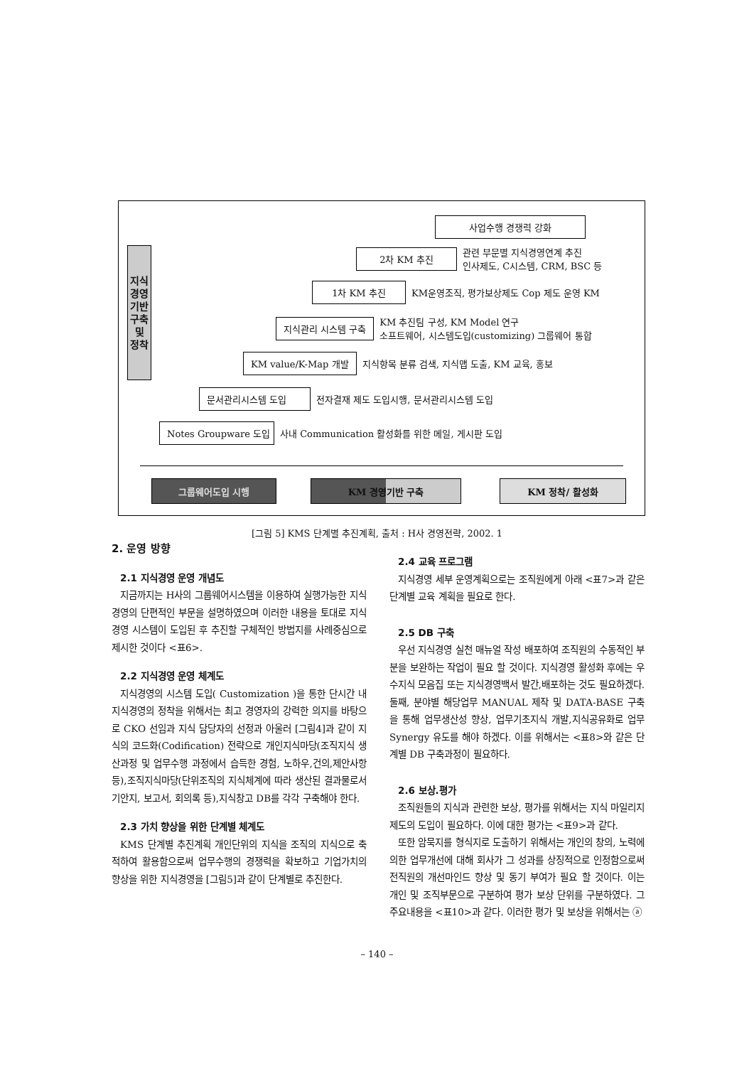지식
경영
기반
구축
및
정착
사업수행 경쟁력 강화
2차 KM 추진 관련 부문별 지식경영연계 추진
인사제도, C시스템, CRM, BSC 등
1차 KM 추진 KM운영조직, 평가보상제도 Cop 제도 운영 KM
지식관리 시스템 구축 KM 추진팀 구성, KM Model 연구
소프트웨어, 시스템도입(customizing) 그룹웨어 통합
KM value/K-Map 개발 지식항목 분류 검색, 지식맵 도출, KM 교육, 홍보
문서관리시스템 도입 전자결재 제도 도입시행, 문서관리시스템 도입
Notes Groupware 도입 사내 Communication 활성화를 위한 메일, 게시판 도입
그룹웨어도입 시행 KM 경영기반 구축 KM 정착/ 활성화
[그림 5] KMS 단계별 추진계획, 출처 : H사 경영전략, 2002. 1
2. 운영 방향
2.1 지식경영 운영 개념도
지금까지는 H사의 그룹웨어시스템을 이용하여 실행가능한 지식경영의 단편적인 부문을 설명하였으며 이러한 내용을 토대로 지식경영 시스템이 도입된 후 추진할 구체적인 방법지를 사례중심으로 제시한 것이다 <표6>.
2.2 지식경영 운영 체계도
지식경영의 시스템 도입( Customization )을 통한 단시간 내 지식경영의 정착을 위해서는 최고 경영자의 강력한 의지를 바탕으로 CKO 선임과 지식 담당자의 선정과 아울러 [그림4]과 같이 지식의 코드화(Codification) 전략으로 개인지식마당(조직지식 생산과정 및 업무수행 과정에서 습득한 경험, 노하우,건의,제안사항 등),조직지식마당(단위조직의 지식체계에 따라 생산된 결과물로서 기안지, 보고서, 회의록 등),지식창고 DB를 각각 구축해야 한다.
2.3 가치 향상을 위한 단계별 체계도
KMS 단계별 추진계획 개인단위의 지식을 조직의 지식으로 축적하여 활용함으로써 업무수행의 경쟁력을 확보하고 기업가치의 향상을 위한 지식경영을 [그림5]과 같이 단계별로 추진한다.
2.4 교육 프로그램
지식경영 세부 운영계획으로는 조직원에게 아래 <표7>과 같은 단계별 교육 계획을 필요로 한다.
2.5 DB 구축
우선 지식경영 실천 매뉴얼 작성 배포하여 조직원의 수동적인 부분을 보완하는 작업이 필요 할 것이다. 지식경영 활성화 후에는 우수지식 모음집 또는 지식경영백서 발간,배포하는 것도 필요하겠다. 둘째, 분야별 해당업무 MANUAL 제작 및 DATA-BASE 구축을 통해 업무생산성 향상, 업무기초지식 개발,지식공유화로 업무 Synergy 유도를 해야 하겠다. 이를 위해서는 <표8>와 같은 단계별 DB 구축과정이 필요하다.
2.6 보상.평가
조직원들의 지식과 관련한 보상, 평가를 위해서는 지식 마일리지 제도의 도입이 필요하다. 이에 대한 평가는 <표9>과 같다.
또한 암묵지를 형식지로 도출하기 위해서는 개인의 창의, 노력에 의한 업무개선에 대해 회사가 그 성과를 상징적으로 인정함으로써 전직원의 개선마인드 향상 및 동기 부여가 필요 할 것이다. 이는 개인 및 조직부문으로 구분하여 평가 보상 단위를 구분하였다. 그 주요내용을 <표10>과 같다. 이러한 평가 및 보상을 위해서는 ⓐ
– 140 –